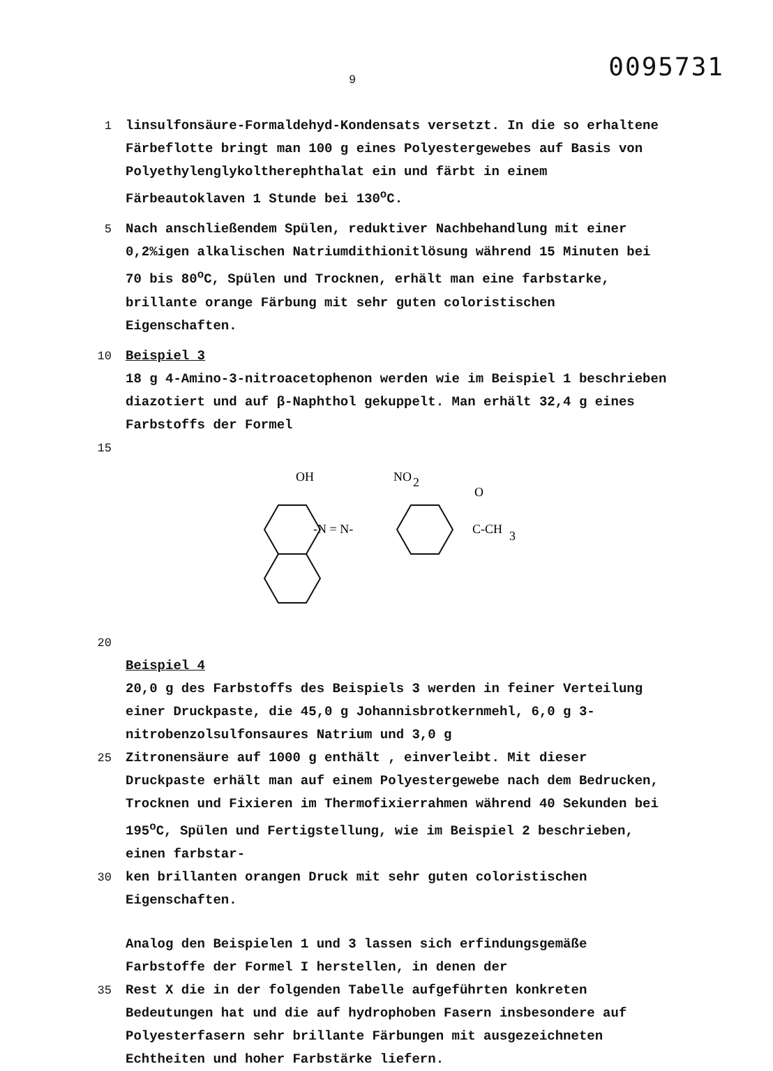9 0095731
1 linsulfonsäure-Formaldehyd-Kondensats versetzt. In die so erhaltene Färbeflotte bringt man 100 g eines Polyestergewebes auf Basis von Polyethylenglykoltherephthalat ein und färbt in einem Färbeautoklaven 1 Stunde bei 130<sup>o</sup>C.
5 Nach anschließendem Spülen, reduktiver Nachbehandlung mit einer 0,2%igen alkalischen Natriumdithionitlösung während 15 Minuten bei 70 bis 80<sup>o</sup>C, Spülen und Trocknen, erhält man eine farbstarke, brillante orange Färbung mit sehr guten coloristischen Eigenschaften.
10 Beispiel 3
18 g 4-Amino-3-nitroacetophenon werden wie im Beispiel 1 beschrieben diazotiert und auf β-Naphthol gekuppelt. Man erhält 32,4 g eines Farbstoffs der Formel
15
OH
NO
2
O
-N = N-
C-CH
3
20
Beispiel 4
20,0 g des Farbstoffs des Beispiels 3 werden in feiner Verteilung einer Druckpaste, die 45,0 g Johannisbrotkernmehl, 6,0 g 3-nitrobenzolsulfonsaures Natrium und 3,0 g
25 Zitronensäure auf 1000 g enthält , einverleibt. Mit dieser Druckpaste erhält man auf einem Polyestergewebe nach dem Bedrucken, Trocknen und Fixieren im Thermofixierrahmen während 40 Sekunden bei 195<sup>o</sup>C, Spülen und Fertigstellung, wie im Beispiel 2 beschrieben, einen farbstar-
30 ken brillanten orangen Druck mit sehr guten coloristischen Eigenschaften.
Analog den Beispielen 1 und 3 lassen sich erfindungsgemäße Farbstoffe der Formel I herstellen, in denen der
35 Rest X die in der folgenden Tabelle aufgeführten konkreten Bedeutungen hat und die auf hydrophoben Fasern insbesondere auf Polyesterfasern sehr brillante Färbungen mit ausgezeichneten Echtheiten und hoher Farbstärke liefern.